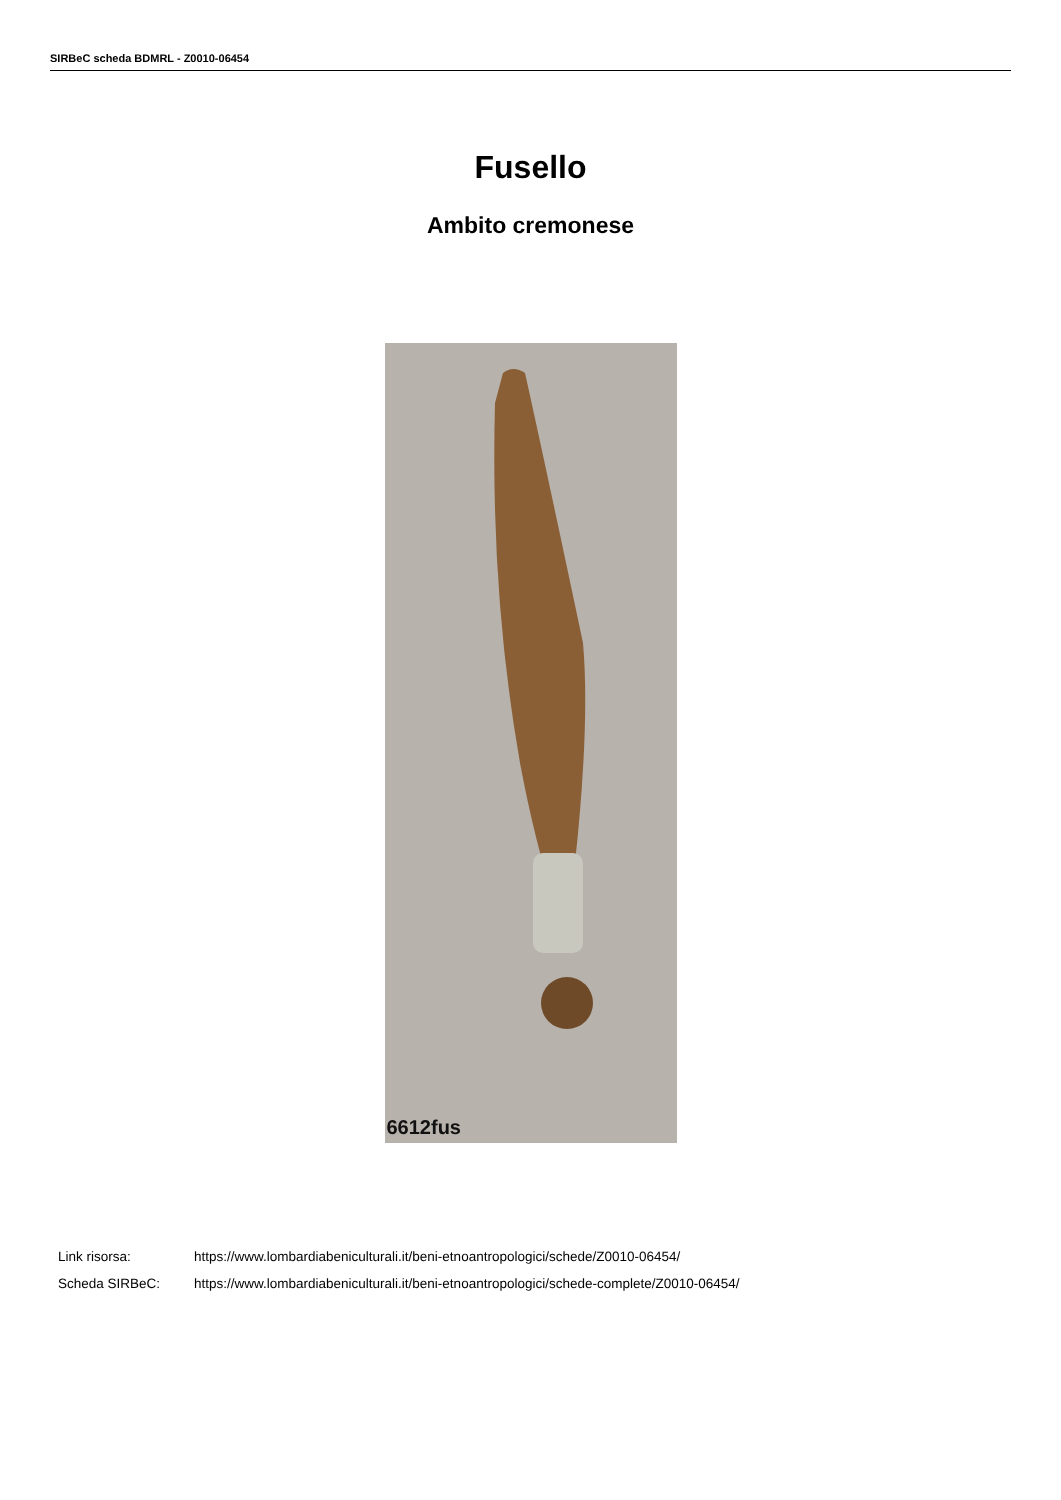SIRBeC scheda BDMRL - Z0010-06454
Fusello
Ambito cremonese
6612fus
Link risorsa: https://www.lombardiabeniculturali.it/beni-etnoantropologici/schede/Z0010-06454/
Scheda SIRBeC: https://www.lombardiabeniculturali.it/beni-etnoantropologici/schede-complete/Z0010-06454/